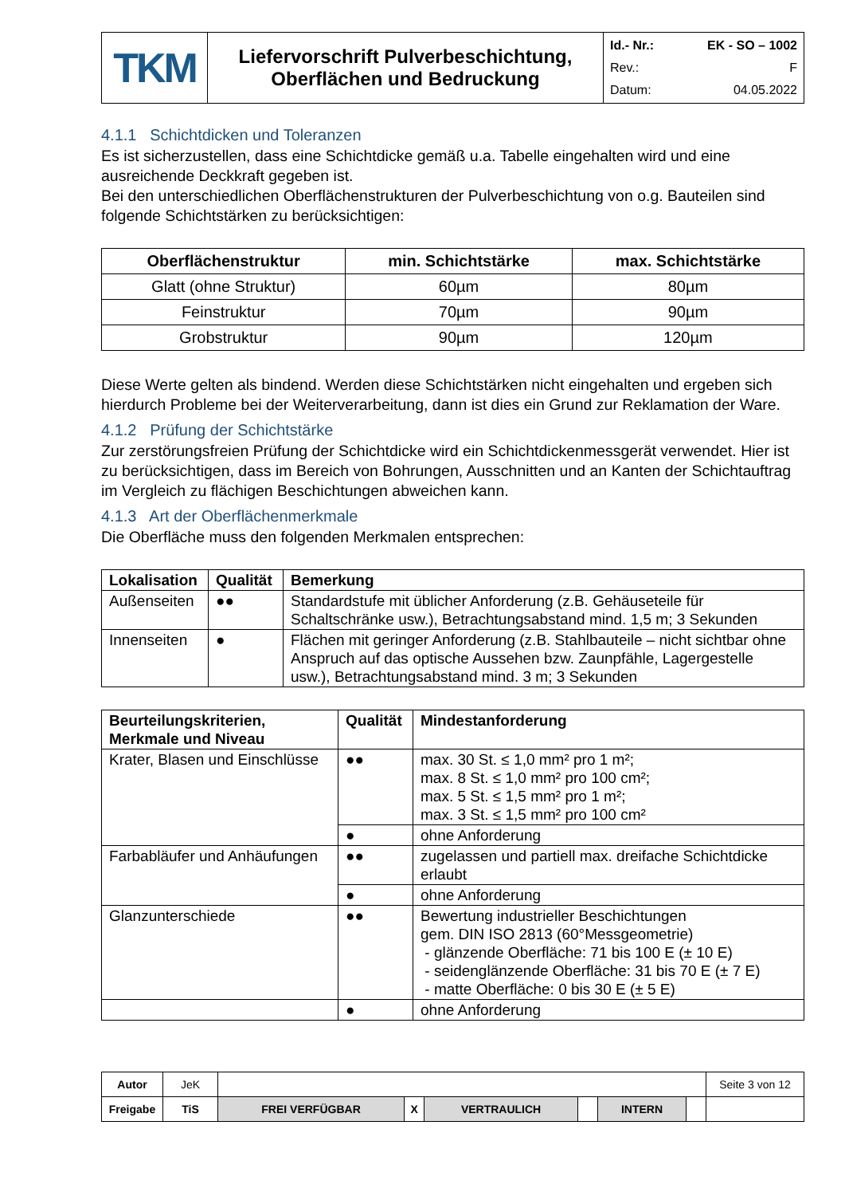| TKM | Liefervorschrift Pulverbeschichtung, Oberflächen und Bedruckung | Id.- Nr.: EK - SO – 1002 Rev.: F Datum: 04.05.2022 |
4.1.1 Schichtdicken und Toleranzen
Es ist sicherzustellen, dass eine Schichtdicke gemäß u.a. Tabelle eingehalten wird und eine ausreichende Deckkraft gegeben ist.
Bei den unterschiedlichen Oberflächenstrukturen der Pulverbeschichtung von o.g. Bauteilen sind folgende Schichtstärken zu berücksichtigen:
| Oberflächenstruktur | min. Schichtstärke | max. Schichtstärke |
| --- | --- | --- |
| Glatt (ohne Struktur) | 60µm | 80µm |
| Feinstruktur | 70µm | 90µm |
| Grobstruktur | 90µm | 120µm |
Diese Werte gelten als bindend. Werden diese Schichtstärken nicht eingehalten und ergeben sich hierdurch Probleme bei der Weiterverarbeitung, dann ist dies ein Grund zur Reklamation der Ware.
4.1.2 Prüfung der Schichtstärke
Zur zerstörungsfreien Prüfung der Schichtdicke wird ein Schichtdickenmessgerät verwendet. Hier ist zu berücksichtigen, dass im Bereich von Bohrungen, Ausschnitten und an Kanten der Schichtauftrag im Vergleich zu flächigen Beschichtungen abweichen kann.
4.1.3 Art der Oberflächenmerkmale
Die Oberfläche muss den folgenden Merkmalen entsprechen:
| Lokalisation | Qualität | Bemerkung |
| --- | --- | --- |
| Außenseiten | ●● | Standardstufe mit üblicher Anforderung (z.B. Gehäuseteile für Schaltschränke usw.), Betrachtungsabstand mind. 1,5 m; 3 Sekunden |
| Innenseiten | ● | Flächen mit geringer Anforderung (z.B. Stahlbauteile – nicht sichtbar ohne Anspruch auf das optische Aussehen bzw. Zaunpfähle, Lagergestelle usw.), Betrachtungsabstand mind. 3 m; 3 Sekunden |
| Beurteilungskriterien, Merkmale und Niveau | Qualität | Mindestanforderung |
| --- | --- | --- |
| Krater, Blasen und Einschlüsse | ●● | max. 30 St. ≤ 1,0 mm² pro 1 m²; max. 8 St. ≤ 1,0 mm² pro 100 cm²; max. 5 St. ≤ 1,5 mm² pro 1 m²; max. 3 St. ≤ 1,5 mm² pro 100 cm² |
| | ● | ohne Anforderung |
| Farbabläufer und Anhäufungen | ●● | zugelassen und partiell max. dreifache Schichtdicke erlaubt |
| | ● | ohne Anforderung |
| Glanzunterschiede | ●● | Bewertung industrieller Beschichtungen gem. DIN ISO 2813 (60°Messgeometrie) - glänzende Oberfläche: 71 bis 100 E (± 10 E) - seidenglänzende Oberfläche: 31 bis 70 E (± 7 E) - matte Oberfläche: 0 bis 30 E (± 5 E) |
| | ● | ohne Anforderung |
| Autor | JeK | | | | | | | Seite 3 von 12 |
| Freigabe | TiS | FREI VERFÜGBAR | X | VERTRAULICH | | INTERN | | |